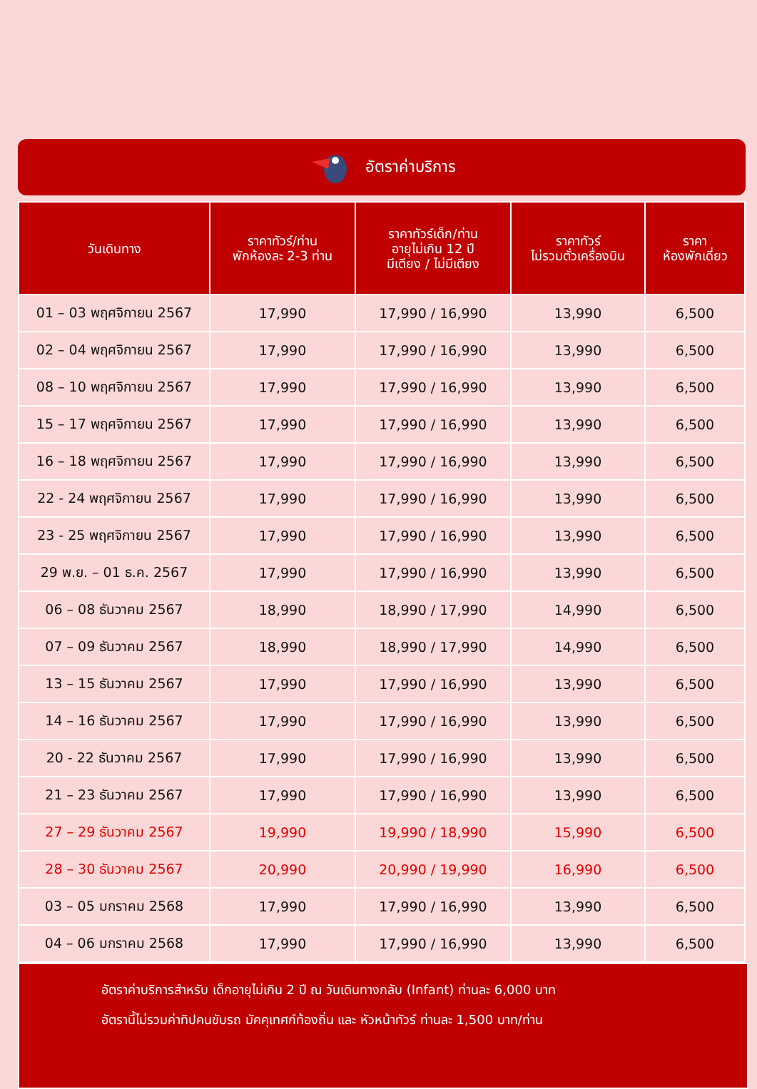อัตราค่าบริการ
| วันเดินทาง | ราคาทัวร์/ท่าน พักห้องละ 2-3 ท่าน | ราคาทัวร์เด็ก/ท่าน อายุไม่เกิน 12 ปี มีเตียง / ไม่มีเตียง | ราคาทัวร์ ไม่รวมตั๋วเครื่องบิน | ราคา ห้องพักเดี่ยว |
| --- | --- | --- | --- | --- |
| 01 – 03 พฤศจิกายน 2567 | 17,990 | 17,990 / 16,990 | 13,990 | 6,500 |
| 02 – 04 พฤศจิกายน 2567 | 17,990 | 17,990 / 16,990 | 13,990 | 6,500 |
| 08 – 10 พฤศจิกายน 2567 | 17,990 | 17,990 / 16,990 | 13,990 | 6,500 |
| 15 – 17 พฤศจิกายน 2567 | 17,990 | 17,990 / 16,990 | 13,990 | 6,500 |
| 16 – 18 พฤศจิกายน 2567 | 17,990 | 17,990 / 16,990 | 13,990 | 6,500 |
| 22 - 24 พฤศจิกายน 2567 | 17,990 | 17,990 / 16,990 | 13,990 | 6,500 |
| 23 - 25 พฤศจิกายน 2567 | 17,990 | 17,990 / 16,990 | 13,990 | 6,500 |
| 29 พ.ย. – 01 ธ.ค. 2567 | 17,990 | 17,990 / 16,990 | 13,990 | 6,500 |
| 06 – 08 ธันวาคม 2567 | 18,990 | 18,990 / 17,990 | 14,990 | 6,500 |
| 07 – 09 ธันวาคม 2567 | 18,990 | 18,990 / 17,990 | 14,990 | 6,500 |
| 13 – 15 ธันวาคม 2567 | 17,990 | 17,990 / 16,990 | 13,990 | 6,500 |
| 14 – 16 ธันวาคม 2567 | 17,990 | 17,990 / 16,990 | 13,990 | 6,500 |
| 20 - 22 ธันวาคม 2567 | 17,990 | 17,990 / 16,990 | 13,990 | 6,500 |
| 21 – 23 ธันวาคม 2567 | 17,990 | 17,990 / 16,990 | 13,990 | 6,500 |
| 27 – 29 ธันวาคม 2567 | 19,990 | 19,990 / 18,990 | 15,990 | 6,500 |
| 28 – 30 ธันวาคม 2567 | 20,990 | 20,990 / 19,990 | 16,990 | 6,500 |
| 03 – 05 มกราคม 2568 | 17,990 | 17,990 / 16,990 | 13,990 | 6,500 |
| 04 – 06 มกราคม 2568 | 17,990 | 17,990 / 16,990 | 13,990 | 6,500 |
อัตราค่าบริการสำหรับ เด็กอายุไม่เกิน 2 ปี ณ วันเดินทางกลับ (Infant) ท่านละ 6,000 บาท
อัตรานี้ไม่รวมค่าทิปคนขับรถ มัคคุเทศก์ท้องถิ่น และ หัวหน้าทัวร์ ท่านละ 1,500 บาท/ท่าน